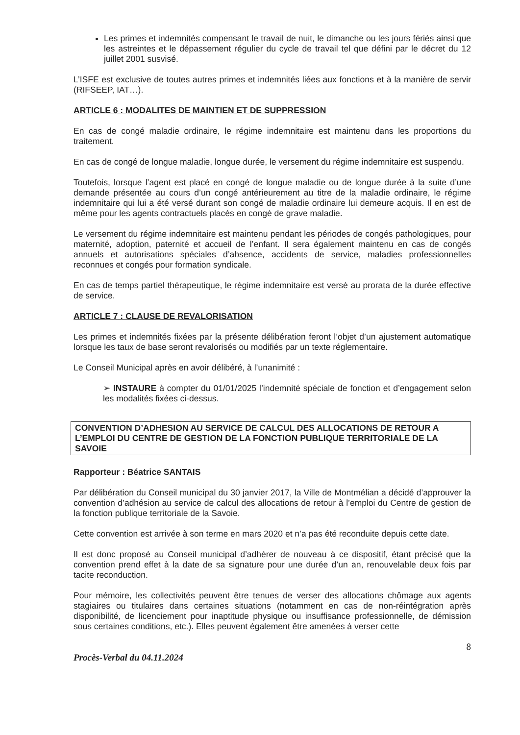Les primes et indemnités compensant le travail de nuit, le dimanche ou les jours fériés ainsi que les astreintes et le dépassement régulier du cycle de travail tel que défini par le décret du 12 juillet 2001 susvisé.
L’ISFE est exclusive de toutes autres primes et indemnités liées aux fonctions et à la manière de servir (RIFSEEP, IAT…).
ARTICLE 6 : MODALITES DE MAINTIEN ET DE SUPPRESSION
En cas de congé maladie ordinaire, le régime indemnitaire est maintenu dans les proportions du traitement.
En cas de congé de longue maladie, longue durée, le versement du régime indemnitaire est suspendu.
Toutefois, lorsque l’agent est placé en congé de longue maladie ou de longue durée à la suite d’une demande présentée au cours d’un congé antérieurement au titre de la maladie ordinaire, le régime indemnitaire qui lui a été versé durant son congé de maladie ordinaire lui demeure acquis. Il en est de même pour les agents contractuels placés en congé de grave maladie.
Le versement du régime indemnitaire est maintenu pendant les périodes de congés pathologiques, pour maternité, adoption, paternité et accueil de l’enfant. Il sera également maintenu en cas de congés annuels et autorisations spéciales d’absence, accidents de service, maladies professionnelles reconnues et congés pour formation syndicale.
En cas de temps partiel thérapeutique, le régime indemnitaire est versé au prorata de la durée effective de service.
ARTICLE 7 : CLAUSE DE REVALORISATION
Les primes et indemnités fixées par la présente délibération feront l’objet d’un ajustement automatique lorsque les taux de base seront revalorisés ou modifiés par un texte réglementaire.
Le Conseil Municipal après en avoir délibéré, à l’unanimité :
➢ INSTAURE à compter du 01/01/2025 l’indemnité spéciale de fonction et d’engagement selon les modalités fixées ci-dessus.
CONVENTION D’ADHESION AU SERVICE DE CALCUL DES ALLOCATIONS DE RETOUR A L’EMPLOI DU CENTRE DE GESTION DE LA FONCTION PUBLIQUE TERRITORIALE DE LA SAVOIE
Rapporteur : Béatrice SANTAIS
Par délibération du Conseil municipal du 30 janvier 2017, la Ville de Montmélian a décidé d’approuver la convention d’adhésion au service de calcul des allocations de retour à l’emploi du Centre de gestion de la fonction publique territoriale de la Savoie.
Cette convention est arrivée à son terme en mars 2020 et n’a pas été reconduite depuis cette date.
Il est donc proposé au Conseil municipal d’adhérer de nouveau à ce dispositif, étant précisé que la convention prend effet à la date de sa signature pour une durée d’un an, renouvelable deux fois par tacite reconduction.
Pour mémoire, les collectivités peuvent être tenues de verser des allocations chômage aux agents stagiaires ou titulaires dans certaines situations (notamment en cas de non-réintégration après disponibilité, de licenciement pour inaptitude physique ou insuffisance professionnelle, de démission sous certaines conditions, etc.). Elles peuvent également être amenées à verser cette
Procès-Verbal du 04.11.2024 8